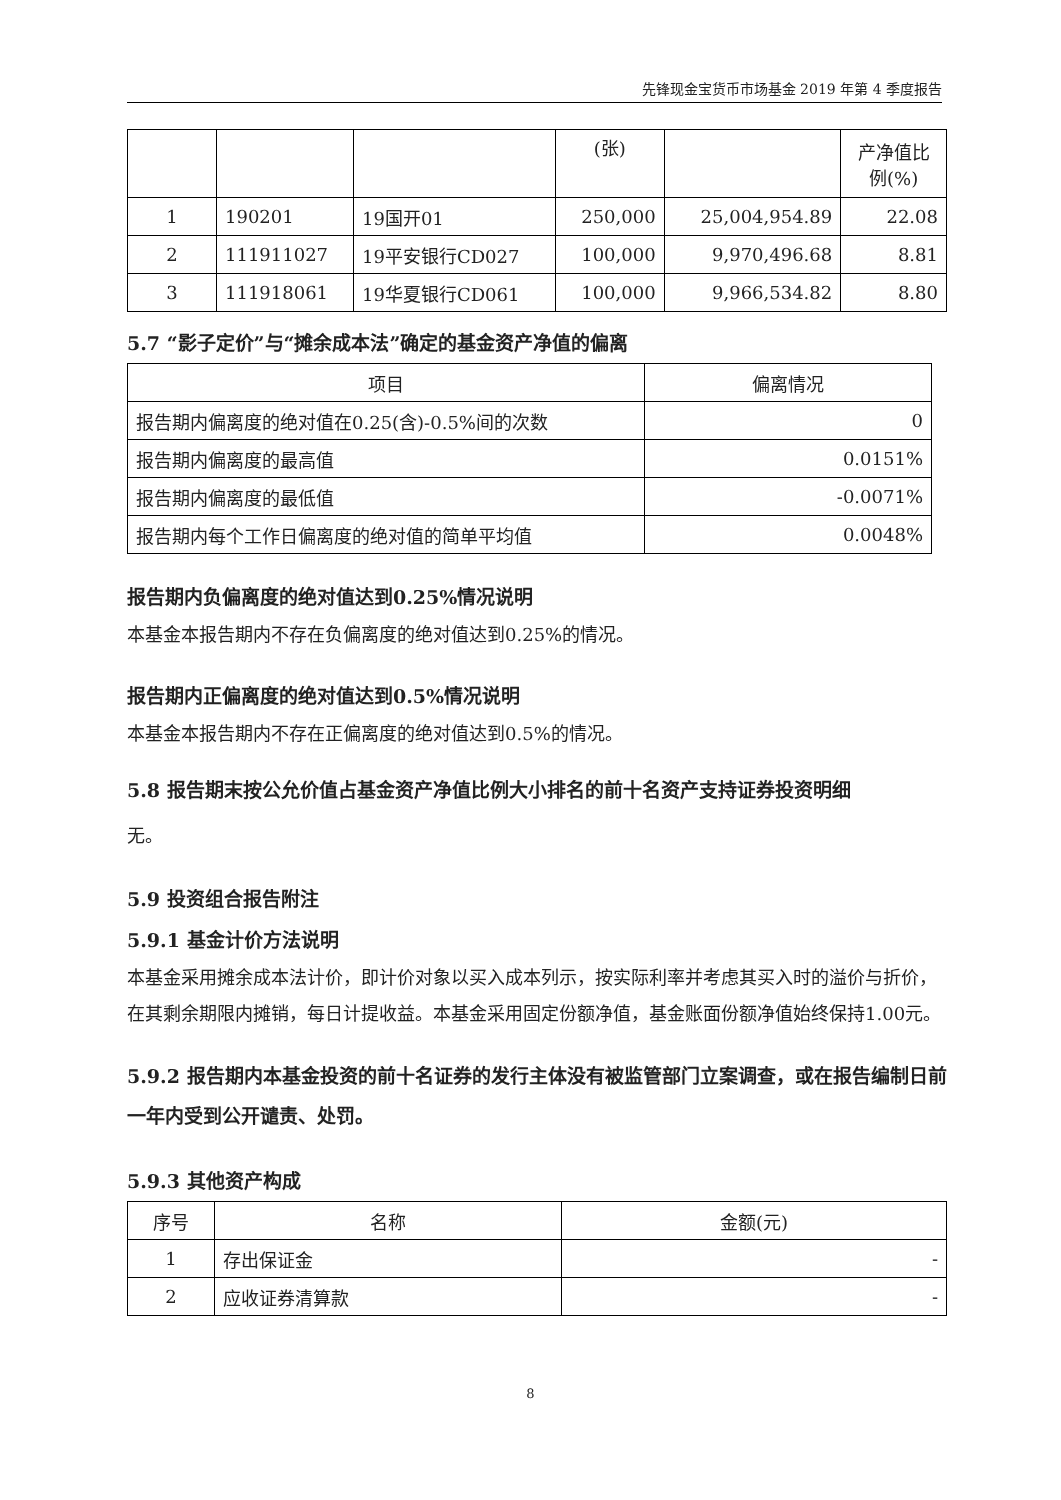先锋现金宝货币市场基金 2019 年第 4 季度报告
| | | | (张) | | 产净值比 例(%) |
| 1 | 190201 | 19国开01 | 250,000 | 25,004,954.89 | 22.08 |
| 2 | 111911027 | 19平安银行CD027 | 100,000 | 9,970,496.68 | 8.81 |
| 3 | 111918061 | 19华夏银行CD061 | 100,000 | 9,966,534.82 | 8.80 |
5.7 “影子定价”与“摊余成本法”确定的基金资产净值的偏离
| 项目 | 偏离情况 |
| --- | --- |
| 报告期内偏离度的绝对值在0.25(含)-0.5%间的次数 | 0 |
| 报告期内偏离度的最高值 | 0.0151% |
| 报告期内偏离度的最低值 | -0.0071% |
| 报告期内每个工作日偏离度的绝对值的简单平均值 | 0.0048% |
报告期内负偏离度的绝对值达到0.25%情况说明
本基金本报告期内不存在负偏离度的绝对值达到0.25%的情况。
报告期内正偏离度的绝对值达到0.5%情况说明
本基金本报告期内不存在正偏离度的绝对值达到0.5%的情况。
5.8 报告期末按公允价值占基金资产净值比例大小排名的前十名资产支持证券投资明细
无。
5.9 投资组合报告附注
5.9.1 基金计价方法说明
本基金采用摊余成本法计价，即计价对象以买入成本列示，按实际利率并考虑其买入时的溢价与折价，在其剩余期限内摊销，每日计提收益。本基金采用固定份额净值，基金账面份额净值始终保持1.00元。
5.9.2 报告期内本基金投资的前十名证券的发行主体没有被监管部门立案调查，或在报告编制日前一年内受到公开谴责、处罚。
5.9.3 其他资产构成
| 序号 | 名称 | 金额(元) |
| --- | --- | --- |
| 1 | 存出保证金 | - |
| 2 | 应收证券清算款 | - |
8